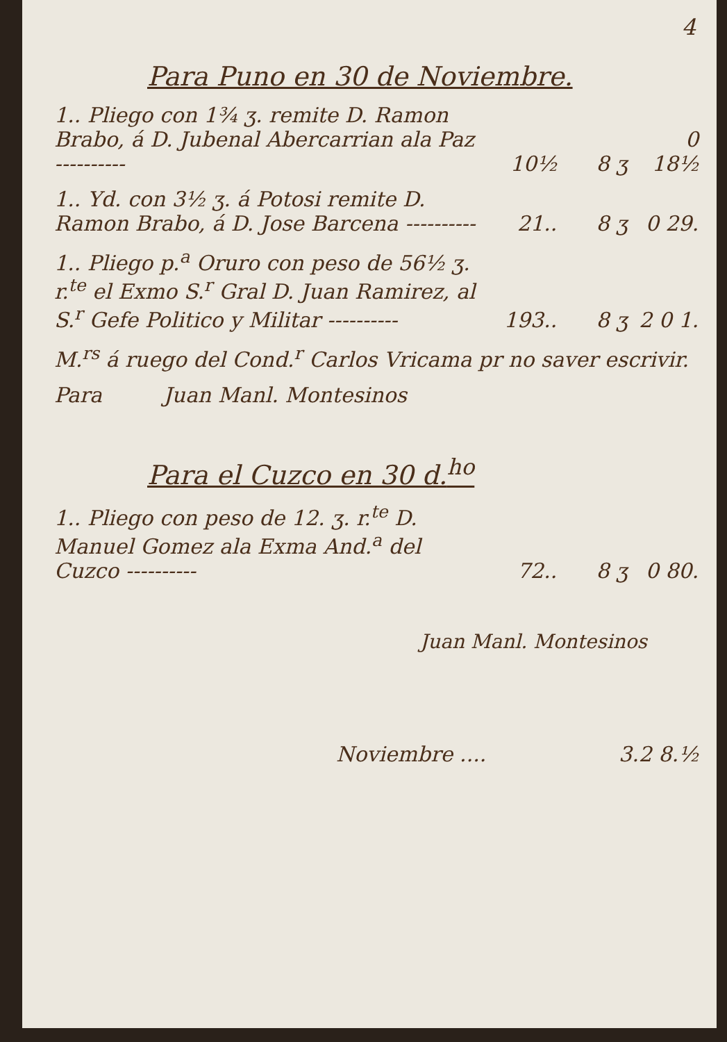4
| Para Puno en 30 de Noviembre. | | | |
| 1.. Pliego con 1¾ ʒ. remite D. Ramon Brabo, á D. Jubenal Abercarrian ala Paz ---------- | 10½ | 8 ʒ | 0 18½ |
| 1.. Yd. con 3½ ʒ. á Potosi remite D. Ramon Brabo, á D. Jose Barcena ---------- | 21.. | 8 ʒ | 0 29. |
| 1.. Pliego p.<sup>a</sup> Oruro con peso de 56½ ʒ. r.<sup>te</sup> el Exmo S.<sup>r</sup> Gral D. Juan Ramirez, al S.<sup>r</sup> Gefe Politico y Militar ---------- | 193.. | 8 ʒ | 2 0 1. |
| M.<sup>rs</sup> á ruego del Cond.<sup>r</sup> Carlos Vricama pr no saver escrivir. | | | |
| Para Juan Manl. Montesinos | | | |
| Para el Cuzco en 30 d.<sup>ho</sup> | | | |
| 1.. Pliego con peso de 12. ʒ. r.<sup>te</sup> D. Manuel Gomez ala Exma And.<sup>a</sup> del Cuzco ---------- | 72.. | 8 ʒ | 0 80. |
| Juan Manl. Montesinos | | | |
| Noviembre .... | 3.2 8.½ | | |